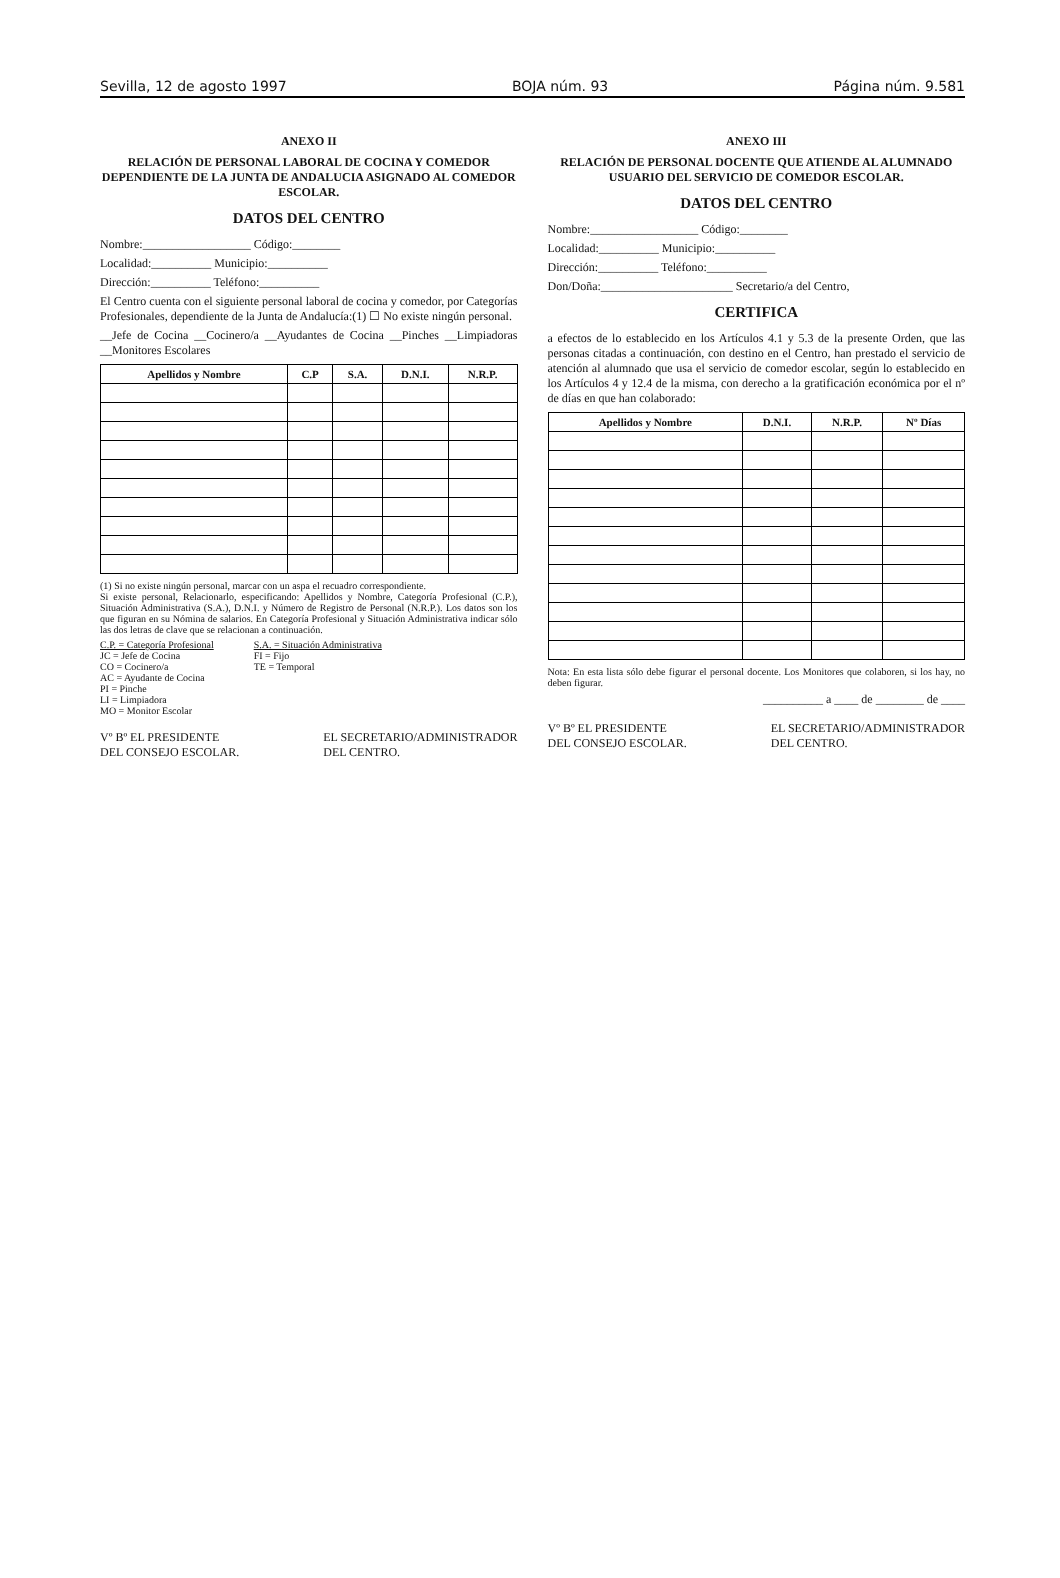Sevilla, 12 de agosto 1997 BOJA núm. 93 Página núm. 9.581
ANEXO II
RELACIÓN DE PERSONAL LABORAL DE COCINA Y COMEDOR DEPENDIENTE DE LA JUNTA DE ANDALUCIA ASIGNADO AL COMEDOR ESCOLAR.
DATOS DEL CENTRO
Nombre:__________________ Código:________
Localidad:__________ Municipio:__________
Dirección:__________ Teléfono:__________
El Centro cuenta con el siguiente personal laboral de cocina y comedor, por Categorías Profesionales, dependiente de la Junta de Andalucía:(1) ☐ No existe ningún personal.
__Jefe de Cocina __Cocinero/a __Ayudantes de Cocina __Pinches __Limpiadoras __Monitores Escolares
| Apellidos y Nombre | C.P | S.A. | D.N.I. | N.R.P. |
| --- | --- | --- | --- | --- |
(1) Si no existe ningún personal, marcar con un aspa el recuadro correspondiente.
Si existe personal, Relacionarlo, especificando: Apellidos y Nombre, Categoría Profesional (C.P.), Situación Administrativa (S.A.), D.N.I. y Número de Registro de Personal (N.R.P.). Los datos son los que figuran en su Nómina de salarios. En Categoría Profesional y Situación Administrativa indicar sólo las dos letras de clave que se relacionan a continuación.
C.P. = Categoría Profesional
JC = Jefe de Cocina
CO = Cocinero/a
AC = Ayudante de Cocina
PI = Pinche
LI = Limpiadora
MO = Monitor Escolar
S.A. = Situación Administrativa
FI = Fijo
TE = Temporal
Vº Bº EL PRESIDENTE
DEL CONSEJO ESCOLAR. EL SECRETARIO/ADMINISTRADOR
DEL CENTRO.
ANEXO III
RELACIÓN DE PERSONAL DOCENTE QUE ATIENDE AL ALUMNADO USUARIO DEL SERVICIO DE COMEDOR ESCOLAR.
DATOS DEL CENTRO
Nombre:__________________ Código:________
Localidad:__________ Municipio:__________
Dirección:__________ Teléfono:__________
Don/Doña:______________________ Secretario/a del Centro,
CERTIFICA
a efectos de lo establecido en los Artículos 4.1 y 5.3 de la presente Orden, que las personas citadas a continuación, con destino en el Centro, han prestado el servicio de atención al alumnado que usa el servicio de comedor escolar, según lo establecido en los Artículos 4 y 12.4 de la misma, con derecho a la gratificación económica por el nº de días en que han colaborado:
| Apellidos y Nombre | D.N.I. | N.R.P. | Nº Días |
| --- | --- | --- | --- |
Nota: En esta lista sólo debe figurar el personal docente. Los Monitores que colaboren, si los hay, no deben figurar.
__________ a ____ de ________ de ____
Vº Bº EL PRESIDENTE
DEL CONSEJO ESCOLAR. EL SECRETARIO/ADMINISTRADOR
DEL CENTRO.